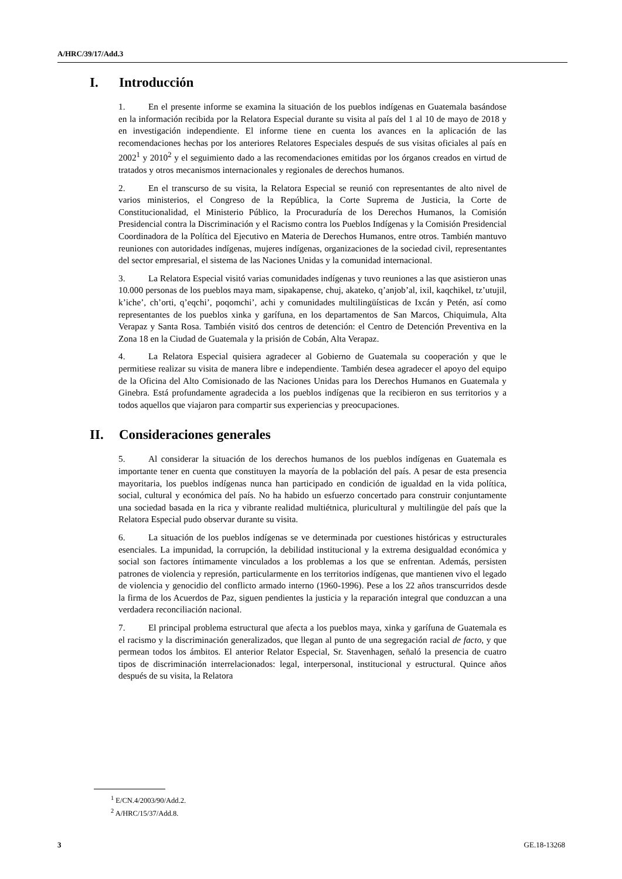A/HRC/39/17/Add.3
I. Introducción
1. En el presente informe se examina la situación de los pueblos indígenas en Guatemala basándose en la información recibida por la Relatora Especial durante su visita al país del 1 al 10 de mayo de 2018 y en investigación independiente. El informe tiene en cuenta los avances en la aplicación de las recomendaciones hechas por los anteriores Relatores Especiales después de sus visitas oficiales al país en 2002<sup>1</sup> y 2010<sup>2</sup> y el seguimiento dado a las recomendaciones emitidas por los órganos creados en virtud de tratados y otros mecanismos internacionales y regionales de derechos humanos.
2. En el transcurso de su visita, la Relatora Especial se reunió con representantes de alto nivel de varios ministerios, el Congreso de la República, la Corte Suprema de Justicia, la Corte de Constitucionalidad, el Ministerio Público, la Procuraduría de los Derechos Humanos, la Comisión Presidencial contra la Discriminación y el Racismo contra los Pueblos Indígenas y la Comisión Presidencial Coordinadora de la Política del Ejecutivo en Materia de Derechos Humanos, entre otros. También mantuvo reuniones con autoridades indígenas, mujeres indígenas, organizaciones de la sociedad civil, representantes del sector empresarial, el sistema de las Naciones Unidas y la comunidad internacional.
3. La Relatora Especial visitó varias comunidades indígenas y tuvo reuniones a las que asistieron unas 10.000 personas de los pueblos maya mam, sipakapense, chuj, akateko, q’anjob’al, ixil, kaqchikel, tz’utujil, k’iche’, ch’orti, q’eqchi’, poqomchi’, achi y comunidades multilingüísticas de Ixcán y Petén, así como representantes de los pueblos xinka y garífuna, en los departamentos de San Marcos, Chiquimula, Alta Verapaz y Santa Rosa. También visitó dos centros de detención: el Centro de Detención Preventiva en la Zona 18 en la Ciudad de Guatemala y la prisión de Cobán, Alta Verapaz.
4. La Relatora Especial quisiera agradecer al Gobierno de Guatemala su cooperación y que le permitiese realizar su visita de manera libre e independiente. También desea agradecer el apoyo del equipo de la Oficina del Alto Comisionado de las Naciones Unidas para los Derechos Humanos en Guatemala y Ginebra. Está profundamente agradecida a los pueblos indígenas que la recibieron en sus territorios y a todos aquellos que viajaron para compartir sus experiencias y preocupaciones.
II. Consideraciones generales
5. Al considerar la situación de los derechos humanos de los pueblos indígenas en Guatemala es importante tener en cuenta que constituyen la mayoría de la población del país. A pesar de esta presencia mayoritaria, los pueblos indígenas nunca han participado en condición de igualdad en la vida política, social, cultural y económica del país. No ha habido un esfuerzo concertado para construir conjuntamente una sociedad basada en la rica y vibrante realidad multiétnica, pluricultural y multilingüe del país que la Relatora Especial pudo observar durante su visita.
6. La situación de los pueblos indígenas se ve determinada por cuestiones históricas y estructurales esenciales. La impunidad, la corrupción, la debilidad institucional y la extrema desigualdad económica y social son factores íntimamente vinculados a los problemas a los que se enfrentan. Además, persisten patrones de violencia y represión, particularmente en los territorios indígenas, que mantienen vivo el legado de violencia y genocidio del conflicto armado interno (1960-1996). Pese a los 22 años transcurridos desde la firma de los Acuerdos de Paz, siguen pendientes la justicia y la reparación integral que conduzcan a una verdadera reconciliación nacional.
7. El principal problema estructural que afecta a los pueblos maya, xinka y garífuna de Guatemala es el racismo y la discriminación generalizados, que llegan al punto de una segregación racial de facto, y que permean todos los ámbitos. El anterior Relator Especial, Sr. Stavenhagen, señaló la presencia de cuatro tipos de discriminación interrelacionados: legal, interpersonal, institucional y estructural. Quince años después de su visita, la Relatora
<sup>1</sup> E/CN.4/2003/90/Add.2.
<sup>2</sup> A/HRC/15/37/Add.8.
3 GE.18-13268